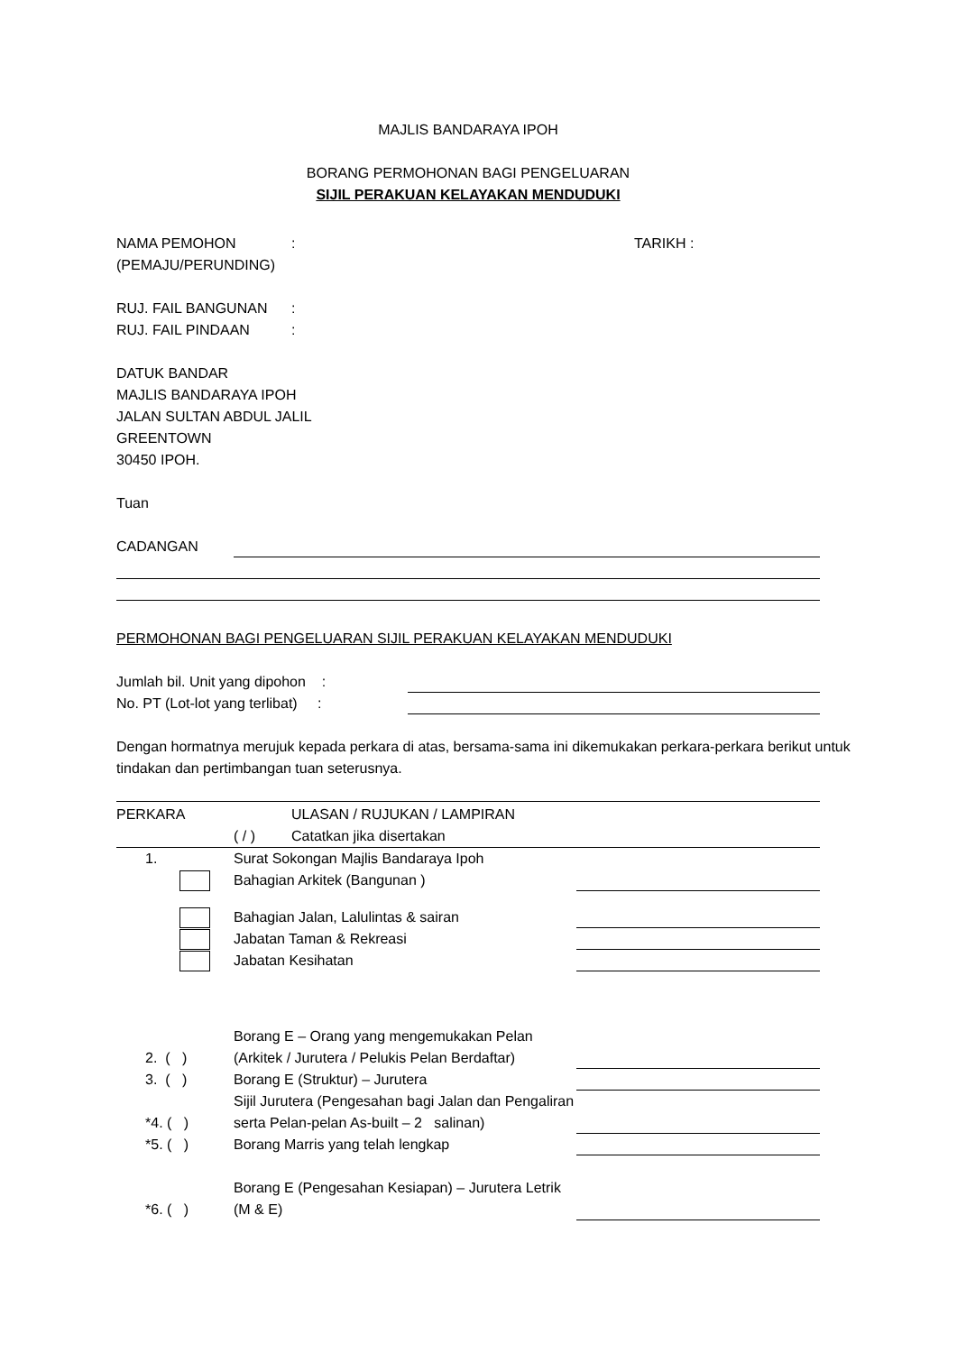MAJLIS BANDARAYA IPOH
BORANG PERMOHONAN BAGI PENGELUARAN
SIJIL PERAKUAN KELAYAKAN MENDUDUKI
NAMA PEMOHON: TARIKH :
(PEMAJU/PERUNDING)
RUJ. FAIL BANGUNAN:
RUJ. FAIL PINDAAN:
DATUK BANDAR
MAJLIS BANDARAYA IPOH
JALAN SULTAN ABDUL JALIL
GREENTOWN
30450 IPOH.
Tuan
CADANGAN
PERMOHONAN BAGI PENGELUARAN SIJIL PERAKUAN KELAYAKAN MENDUDUKI
Jumlah bil. Unit yang dipohon :
No. PT (Lot-lot yang terlibat) :
Dengan hormatnya merujuk kepada perkara di atas, bersama-sama ini dikemukakan perkara-perkara berikut untuk tindakan dan pertimbangan tuan seterusnya.
PERKARA ULASAN / RUJUKAN / LAMPIRAN
( / ) Catatkan jika disertakan
1. Surat Sokongan Majlis Bandaraya Ipoh
Bahagian Arkitek (Bangunan )
Bahagian Jalan, Lalulintas & sairan
Jabatan Taman & Rekreasi
Jabatan Kesihatan
2. ( ) Borang E – Orang yang mengemukakan Pelan (Arkitek / Jurutera / Pelukis Pelan Berdaftar)
3. ( ) Borang E (Struktur) – Jurutera
*4. ( ) Sijil Jurutera (Pengesahan bagi Jalan dan Pengaliran serta Pelan-pelan As-built – 2 salinan)
*5. ( ) Borang Marris yang telah lengkap
*6. ( ) Borang E (Pengesahan Kesiapan) – Jurutera Letrik (M & E)